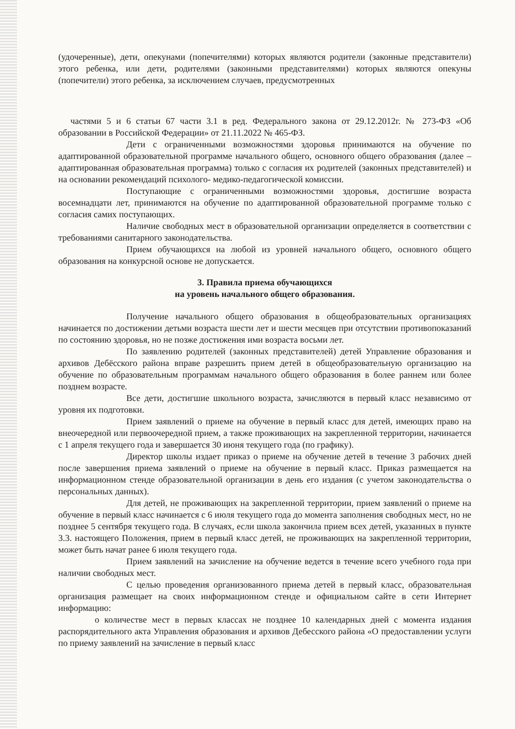(удочеренные), дети, опекунами (попечителями) которых являются родители (законные представители) этого ребенка, или дети, родителями (законными представителями) которых являются опекуны (попечители) этого ребенка, за исключением случаев, предусмотренных
частями 5 и 6 статьи 67 части 3.1 в ред. Федерального закона от 29.12.2012г. № 273-ФЗ «Об образовании в Российской Федерации» от 21.11.2022 № 465-ФЗ.
Дети с ограниченными возможностями здоровья принимаются на обучение по адаптированной образовательной программе начального общего, основного общего образования (далее – адаптированная образовательная программа) только с согласия их родителей (законных представителей) и на основании рекомендаций психолого- медико-педагогической комиссии.
Поступающие с ограниченными возможностями здоровья, достигшие возраста восемнадцати лет, принимаются на обучение по адаптированной образовательной программе только с согласия самих поступающих.
Наличие свободных мест в образовательной организации определяется в соответствии с требованиями санитарного законодательства.
Прием обучающихся на любой из уровней начального общего, основного общего образования на конкурсной основе не допускается.
3. Правила приема обучающихся
на уровень начального общего образования.
Получение начального общего образования в общеобразовательных организациях начинается по достижении детьми возраста шести лет и шести месяцев при отсутствии противопоказаний по состоянию здоровья, но не позже достижения ими возраста восьми лет.
По заявлению родителей (законных представителей) детей Управление образования и архивов Дебёсского района вправе разрешить прием детей в общеобразовательную организацию на обучение по образовательным программам начального общего образования в более раннем или более позднем возрасте.
Все дети, достигшие школьного возраста, зачисляются в первый класс независимо от уровня их подготовки.
Прием заявлений о приеме на обучение в первый класс для детей, имеющих право на внеочередной или первоочередной прием, а также проживающих на закрепленной территории, начинается с 1 апреля текущего года и завершается 30 июня текущего года (по графику).
Директор школы издает приказ о приеме на обучение детей в течение 3 рабочих дней после завершения приема заявлений о приеме на обучение в первый класс. Приказ размещается на информационном стенде образовательной организации в день его издания (с учетом законодательства о персональных данных).
Для детей, не проживающих на закрепленной территории, прием заявлений о приеме на обучение в первый класс начинается с 6 июля текущего года до момента заполнения свободных мест, но не позднее 5 сентября текущего года. В случаях, если школа закончила прием всех детей, указанных в пункте 3.3. настоящего Положения, прием в первый класс детей, не проживающих на закрепленной территории, может быть начат ранее 6 июля текущего года.
Прием заявлений на зачисление на обучение ведется в течение всего учебного года при наличии свободных мест.
С целью проведения организованного приема детей в первый класс, образовательная организация размещает на своих информационном стенде и официальном сайте в сети Интернет информацию:
о количестве мест в первых классах не позднее 10 календарных дней с момента издания распорядительного акта Управления образования и архивов Дебесского района «О предоставлении услуги по приему заявлений на зачисление в первый класс